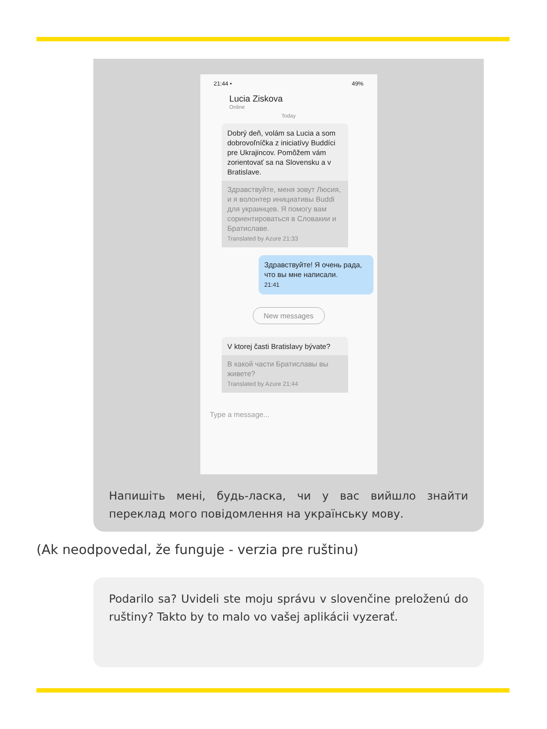21:44 • 49%
Lucia Ziskova
Online
Today
Dobrý deň, volám sa Lucia a som dobrovoľníčka z iniciatívy Buddíci pre Ukrajincov. Pomôžem vám zorientovať sa na Slovensku a v Bratislave.
Здравствуйте, меня зовут Люсия, и я волонтер инициативы Buddi для украинцев. Я помогу вам сориентироваться в Словакии и Братиславе.
Translated by Azure 21:33
Здравствуйте! Я очень рада, что вы мне написали.
21:41
New messages
V ktorej časti Bratislavy bývate?
В какой части Братиславы вы живете?
Translated by Azure 21:44
Type a message...
Напишіть мені, будь-ласка, чи у вас вийшло знайти переклад мого повідомлення на українську мову.
(Ak neodpovedal, že funguje - verzia pre ruštinu)
Podarilo sa? Uvideli ste moju správu v slovenčine preloženú do ruštiny? Takto by to malo vo vašej aplikácii vyzerať.